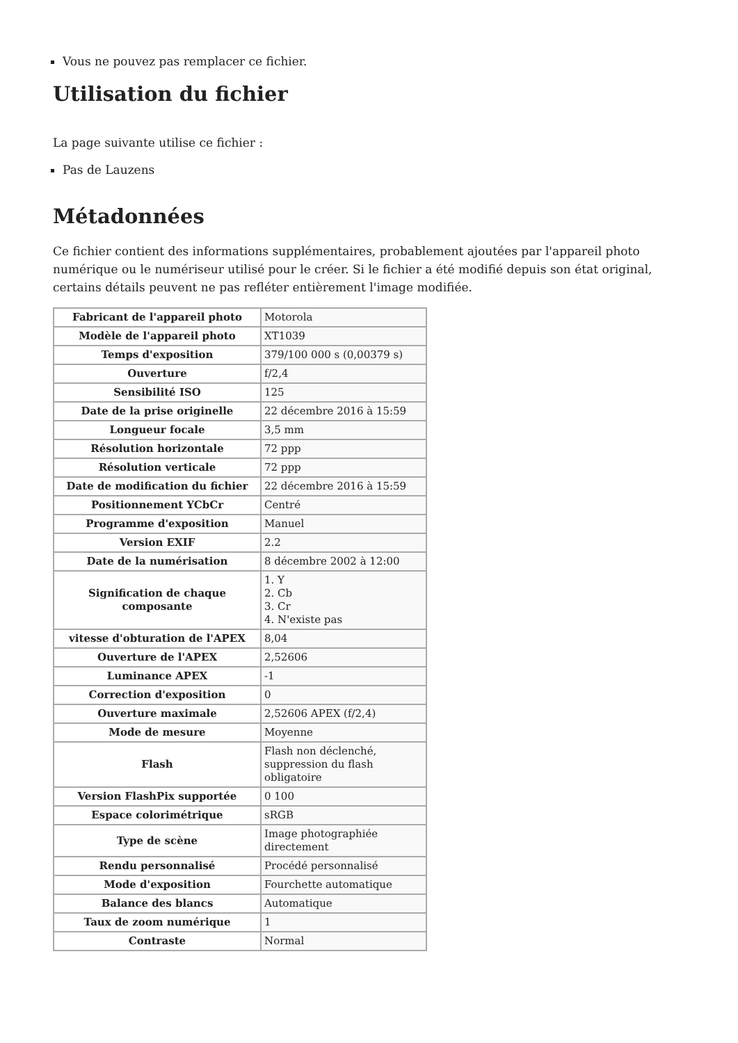Vous ne pouvez pas remplacer ce fichier.
Utilisation du fichier
La page suivante utilise ce fichier :
Pas de Lauzens
Métadonnées
Ce fichier contient des informations supplémentaires, probablement ajoutées par l'appareil photo numérique ou le numériseur utilisé pour le créer. Si le fichier a été modifié depuis son état original, certains détails peuvent ne pas refléter entièrement l'image modifiée.
| Fabricant de l'appareil photo | Motorola |
| Modèle de l'appareil photo | XT1039 |
| Temps d'exposition | 379/100 000 s (0,00379 s) |
| Ouverture | f/2,4 |
| Sensibilité ISO | 125 |
| Date de la prise originelle | 22 décembre 2016 à 15:59 |
| Longueur focale | 3,5 mm |
| Résolution horizontale | 72 ppp |
| Résolution verticale | 72 ppp |
| Date de modification du fichier | 22 décembre 2016 à 15:59 |
| Positionnement YCbCr | Centré |
| Programme d'exposition | Manuel |
| Version EXIF | 2.2 |
| Date de la numérisation | 8 décembre 2002 à 12:00 |
| Signification de chaque composante | 1. Y 2. Cb 3. Cr 4. N'existe pas |
| vitesse d'obturation de l'APEX | 8,04 |
| Ouverture de l'APEX | 2,52606 |
| Luminance APEX | -1 |
| Correction d'exposition | 0 |
| Ouverture maximale | 2,52606 APEX (f/2,4) |
| Mode de mesure | Moyenne |
| Flash | Flash non déclenché, suppression du flash obligatoire |
| Version FlashPix supportée | 0 100 |
| Espace colorimétrique | sRGB |
| Type de scène | Image photographiée directement |
| Rendu personnalisé | Procédé personnalisé |
| Mode d'exposition | Fourchette automatique |
| Balance des blancs | Automatique |
| Taux de zoom numérique | 1 |
| Contraste | Normal |